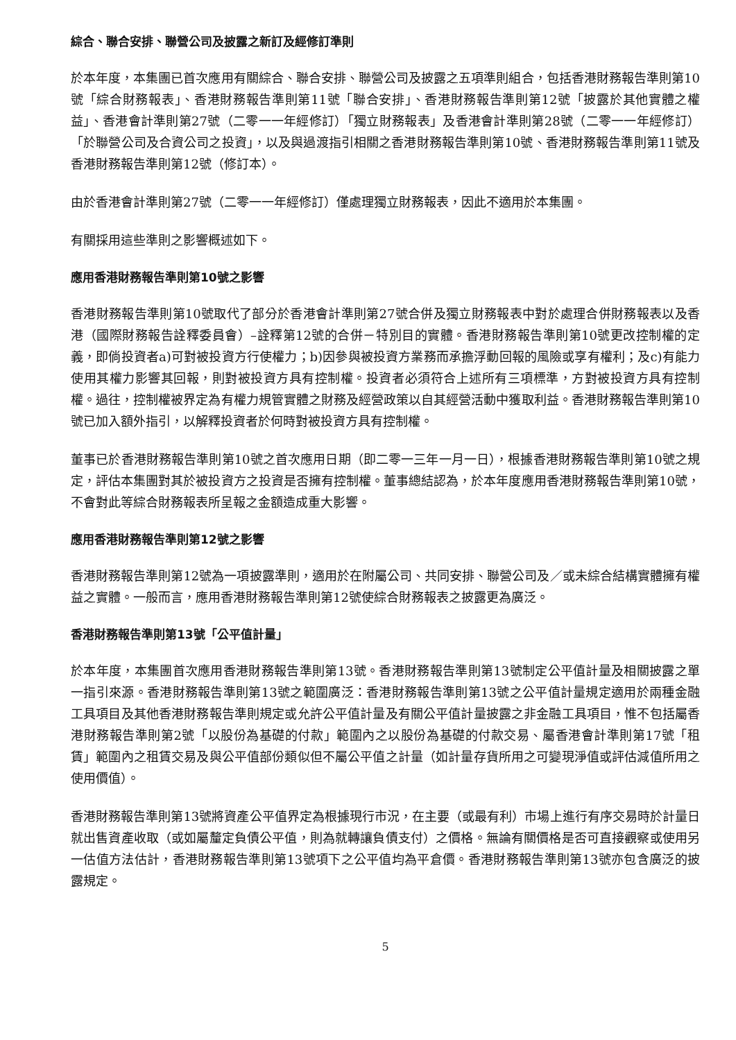綜合、聯合安排、聯營公司及披露之新訂及經修訂準則
於本年度，本集團已首次應用有關綜合、聯合安排、聯營公司及披露之五項準則組合，包括香港財務報告準則第10號「綜合財務報表」、香港財務報告準則第11號「聯合安排」、香港財務報告準則第12號「披露於其他實體之權益」、香港會計準則第27號（二零一一年經修訂）「獨立財務報表」及香港會計準則第28號（二零一一年經修訂）「於聯營公司及合資公司之投資」，以及與過渡指引相關之香港財務報告準則第10號、香港財務報告準則第11號及香港財務報告準則第12號（修訂本）。
由於香港會計準則第27號（二零一一年經修訂）僅處理獨立財務報表，因此不適用於本集團。
有關採用這些準則之影響概述如下。
應用香港財務報告準則第10號之影響
香港財務報告準則第10號取代了部分於香港會計準則第27號合併及獨立財務報表中對於處理合併財務報表以及香港（國際財務報告詮釋委員會）–詮釋第12號的合併－特別目的實體。香港財務報告準則第10號更改控制權的定義，即倘投資者a)可對被投資方行使權力；b)因參與被投資方業務而承擔浮動回報的風險或享有權利；及c)有能力使用其權力影響其回報，則對被投資方具有控制權。投資者必須符合上述所有三項標準，方對被投資方具有控制權。過往，控制權被界定為有權力規管實體之財務及經營政策以自其經營活動中獲取利益。香港財務報告準則第10號已加入額外指引，以解釋投資者於何時對被投資方具有控制權。
董事已於香港財務報告準則第10號之首次應用日期（即二零一三年一月一日），根據香港財務報告準則第10號之規定，評估本集團對其於被投資方之投資是否擁有控制權。董事總結認為，於本年度應用香港財務報告準則第10號，不會對此等綜合財務報表所呈報之金額造成重大影響。
應用香港財務報告準則第12號之影響
香港財務報告準則第12號為一項披露準則，適用於在附屬公司、共同安排、聯營公司及／或未綜合結構實體擁有權益之實體。一般而言，應用香港財務報告準則第12號使綜合財務報表之披露更為廣泛。
香港財務報告準則第13號「公平值計量」
於本年度，本集團首次應用香港財務報告準則第13號。香港財務報告準則第13號制定公平值計量及相關披露之單一指引來源。香港財務報告準則第13號之範圍廣泛：香港財務報告準則第13號之公平值計量規定適用於兩種金融工具項目及其他香港財務報告準則規定或允許公平值計量及有關公平值計量披露之非金融工具項目，惟不包括屬香港財務報告準則第2號「以股份為基礎的付款」範圍內之以股份為基礎的付款交易、屬香港會計準則第17號「租賃」範圍內之租賃交易及與公平值部份類似但不屬公平值之計量（如計量存貨所用之可變現淨值或評估減值所用之使用價值）。
香港財務報告準則第13號將資產公平值界定為根據現行市況，在主要（或最有利）市場上進行有序交易時於計量日就出售資產收取（或如屬釐定負債公平值，則為就轉讓負債支付）之價格。無論有關價格是否可直接觀察或使用另一估值方法估計，香港財務報告準則第13號項下之公平值均為平倉價。香港財務報告準則第13號亦包含廣泛的披露規定。
5